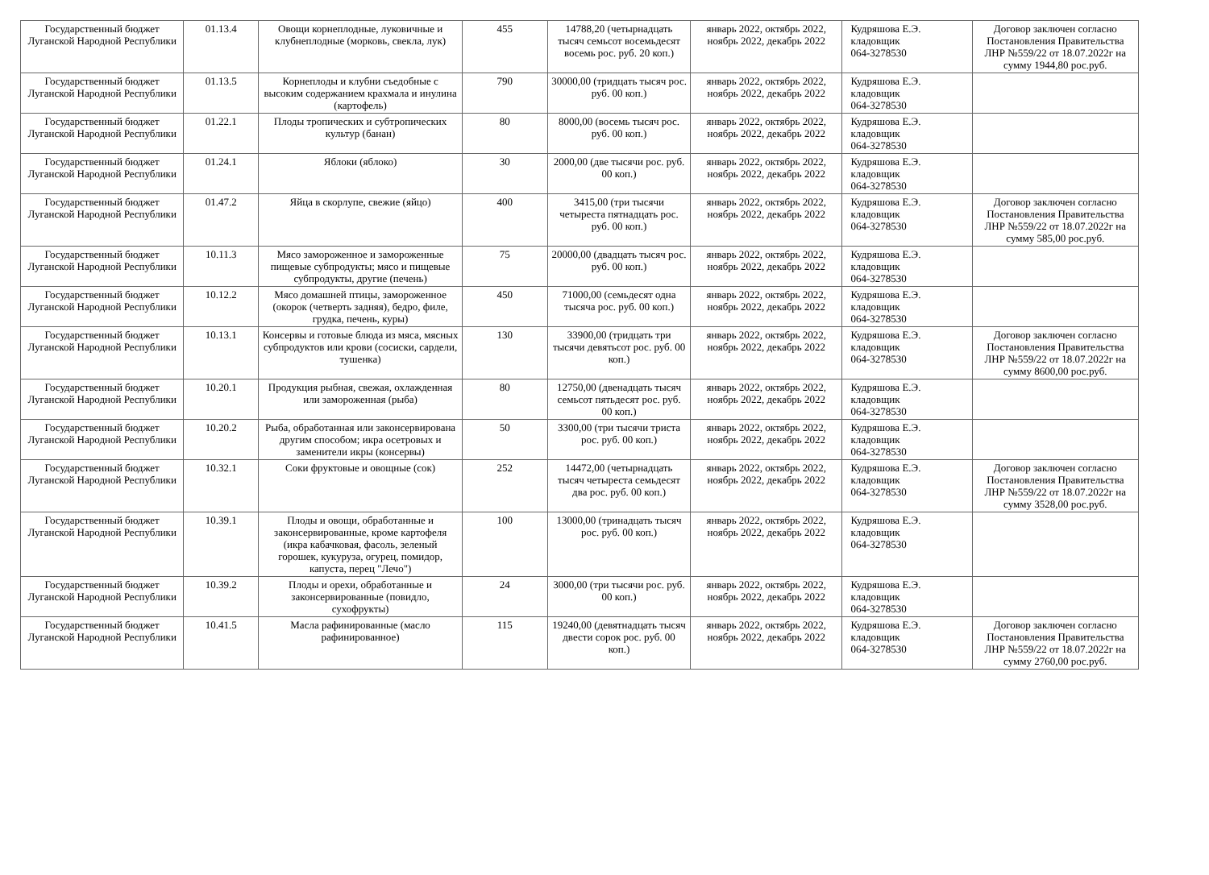| Государственный бюджет Луганской Народной Республики | 01.13.4 | Овощи корнеплодные, луковичные и клубнеплодные (морковь, свекла, лук) | 455 | 14788,20 (четырнадцать тысяч семьсот восемьдесят восемь рос. руб. 20 коп.) | январь 2022, октябрь 2022, ноябрь 2022, декабрь 2022 | Кудряшова Е.Э. кладовщик 064-3278530 | Договор заключен согласно Постановления Правительства ЛНР №559/22 от 18.07.2022г на сумму 1944,80 рос.руб. |
| Государственный бюджет Луганской Народной Республики | 01.13.5 | Корнеплоды и клубни съедобные с высоким содержанием крахмала и инулина (картофель) | 790 | 30000,00 (тридцать тысяч рос. руб. 00 коп.) | январь 2022, октябрь 2022, ноябрь 2022, декабрь 2022 | Кудряшова Е.Э. кладовщик 064-3278530 | |
| Государственный бюджет Луганской Народной Республики | 01.22.1 | Плоды тропических и субтропических культур (банан) | 80 | 8000,00 (восемь тысяч рос. руб. 00 коп.) | январь 2022, октябрь 2022, ноябрь 2022, декабрь 2022 | Кудряшова Е.Э. кладовщик 064-3278530 | |
| Государственный бюджет Луганской Народной Республики | 01.24.1 | Яблоки (яблоко) | 30 | 2000,00 (две тысячи рос. руб. 00 коп.) | январь 2022, октябрь 2022, ноябрь 2022, декабрь 2022 | Кудряшова Е.Э. кладовщик 064-3278530 | |
| Государственный бюджет Луганской Народной Республики | 01.47.2 | Яйца в скорлупе, свежие (яйцо) | 400 | 3415,00 (три тысячи четыреста пятнадцать рос. руб. 00 коп.) | январь 2022, октябрь 2022, ноябрь 2022, декабрь 2022 | Кудряшова Е.Э. кладовщик 064-3278530 | Договор заключен согласно Постановления Правительства ЛНР №559/22 от 18.07.2022г на сумму 585,00 рос.руб. |
| Государственный бюджет Луганской Народной Республики | 10.11.3 | Мясо замороженное и замороженные пищевые субпродукты; мясо и пищевые субпродукты, другие (печень) | 75 | 20000,00 (двадцать тысяч рос. руб. 00 коп.) | январь 2022, октябрь 2022, ноябрь 2022, декабрь 2022 | Кудряшова Е.Э. кладовщик 064-3278530 | |
| Государственный бюджет Луганской Народной Республики | 10.12.2 | Мясо домашней птицы, замороженное (окорок (четверть задняя), бедро, филе, грудка, печень, куры) | 450 | 71000,00 (семьдесят одна тысяча рос. руб. 00 коп.) | январь 2022, октябрь 2022, ноябрь 2022, декабрь 2022 | Кудряшова Е.Э. кладовщик 064-3278530 | |
| Государственный бюджет Луганской Народной Республики | 10.13.1 | Консервы и готовые блюда из мяса, мясных субпродуктов или крови (сосиски, сардели, тушенка) | 130 | 33900,00 (тридцать три тысячи девятьсот рос. руб. 00 коп.) | январь 2022, октябрь 2022, ноябрь 2022, декабрь 2022 | Кудряшова Е.Э. кладовщик 064-3278530 | Договор заключен согласно Постановления Правительства ЛНР №559/22 от 18.07.2022г на сумму 8600,00 рос.руб. |
| Государственный бюджет Луганской Народной Республики | 10.20.1 | Продукция рыбная, свежая, охлажденная или замороженная (рыба) | 80 | 12750,00 (двенадцать тысяч семьсот пятьдесят рос. руб. 00 коп.) | январь 2022, октябрь 2022, ноябрь 2022, декабрь 2022 | Кудряшова Е.Э. кладовщик 064-3278530 | |
| Государственный бюджет Луганской Народной Республики | 10.20.2 | Рыба, обработанная или законсервирована другим способом; икра осетровых и заменители икры (консервы) | 50 | 3300,00 (три тысячи триста рос. руб. 00 коп.) | январь 2022, октябрь 2022, ноябрь 2022, декабрь 2022 | Кудряшова Е.Э. кладовщик 064-3278530 | |
| Государственный бюджет Луганской Народной Республики | 10.32.1 | Соки фруктовые и овощные (сок) | 252 | 14472,00 (четырнадцать тысяч четыреста семьдесят два рос. руб. 00 коп.) | январь 2022, октябрь 2022, ноябрь 2022, декабрь 2022 | Кудряшова Е.Э. кладовщик 064-3278530 | Договор заключен согласно Постановления Правительства ЛНР №559/22 от 18.07.2022г на сумму 3528,00 рос.руб. |
| Государственный бюджет Луганской Народной Республики | 10.39.1 | Плоды и овощи, обработанные и законсервированные, кроме картофеля (икра кабачковая, фасоль, зеленый горошек, кукуруза, огурец, помидор, капуста, перец "Лечо") | 100 | 13000,00 (тринадцать тысяч рос. руб. 00 коп.) | январь 2022, октябрь 2022, ноябрь 2022, декабрь 2022 | Кудряшова Е.Э. кладовщик 064-3278530 | |
| Государственный бюджет Луганской Народной Республики | 10.39.2 | Плоды и орехи, обработанные и законсервированные (повидло, сухофрукты) | 24 | 3000,00 (три тысячи рос. руб. 00 коп.) | январь 2022, октябрь 2022, ноябрь 2022, декабрь 2022 | Кудряшова Е.Э. кладовщик 064-3278530 | |
| Государственный бюджет Луганской Народной Республики | 10.41.5 | Масла рафинированные (масло рафинированное) | 115 | 19240,00 (девятнадцать тысяч двести сорок рос. руб. 00 коп.) | январь 2022, октябрь 2022, ноябрь 2022, декабрь 2022 | Кудряшова Е.Э. кладовщик 064-3278530 | Договор заключен согласно Постановления Правительства ЛНР №559/22 от 18.07.2022г на сумму 2760,00 рос.руб. |